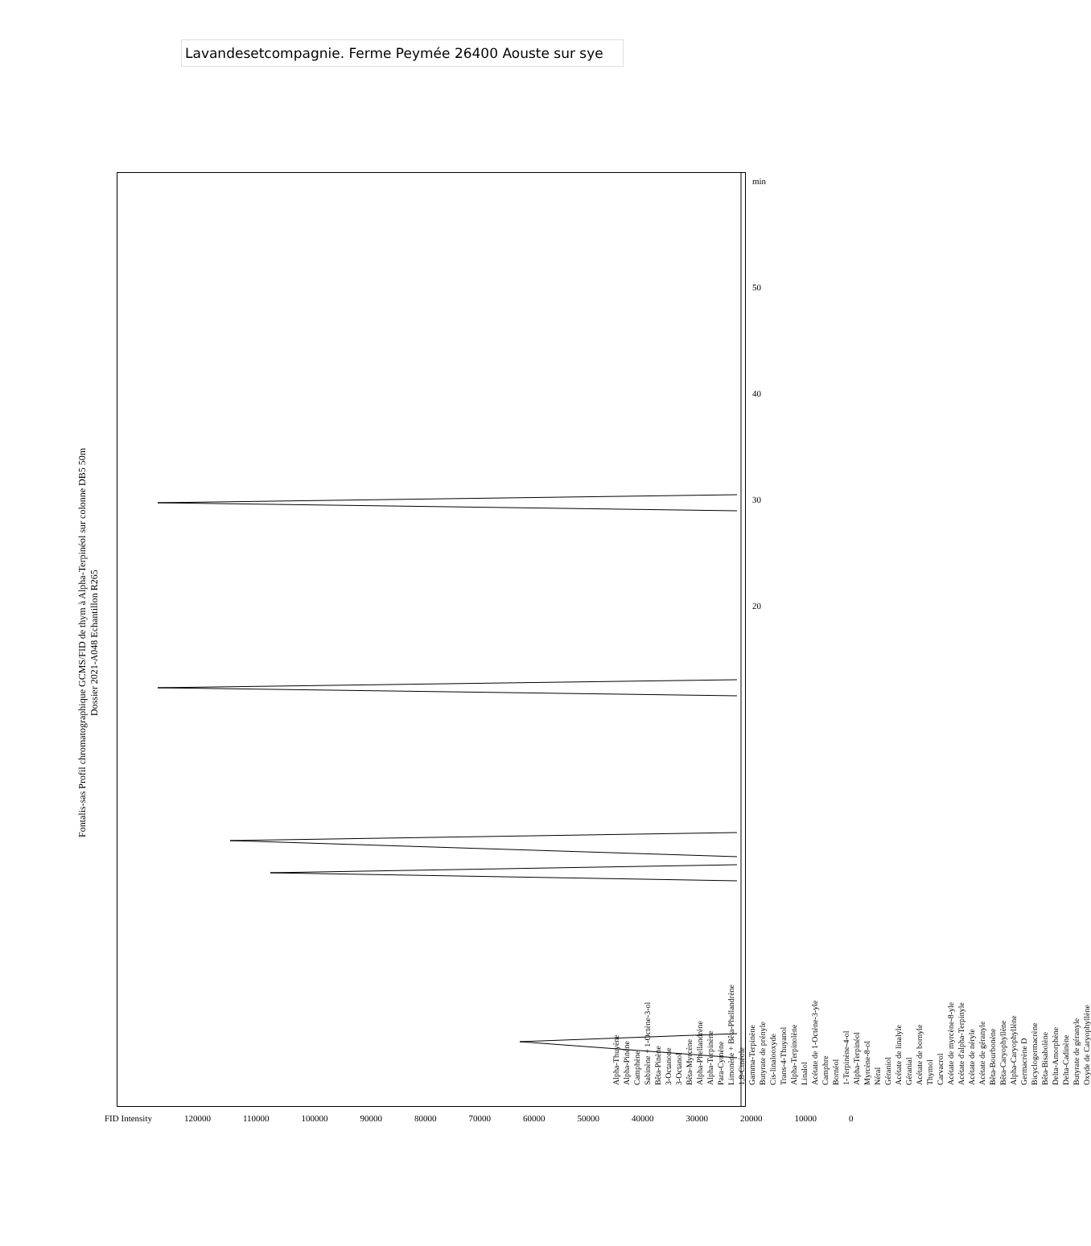Lavandesetcompagnie. Ferme Peymée 26400 Aouste sur sye
Fontalis-sas Profil chromatographique GCMS/FID de thym à Alpha-Terpinéol sur colonne DB5 50m
Dossier 2021-A048 Echantillon R265
Alpha-Thuyène
Alpha-Pinène
Camphène
Sabinène + 1-Octène-3-ol
Bêta-Pinène
3-Octanone
3-Octanol
Bêta-Myrcène
Alpha-Phellandrène
Alpha-Terpinène
Para-Cymène
Limonène + Bêta-Phellandrène
1,8-Cinéole
Gamma-Terpinène
Butyrate de prényle
Cis-linalooxyde
Trans-4-Thuyanol
Alpha-Terpinolène
Linalol
Acétate de 1-Octène-3-yle
Camphre
Bornéol
1-Terpinène-4-ol
Alpha-Terpinéol
Myrcène-8-ol
Néral
Géraniol
Acétate de linalyle
Géranial
Acétate de bornyle
Thymol
Carvacrol
Acétate de myrcène-8-yle
Acétate d'alpha-Terpinyle
Acétate de néryle
Acétate de géranyle
Bêta-Bourbonène
Bêta-Caryophyllène
Alpha-Caryophyllène
Germacrène D
Bicyclogermacrène
Bêta-Bisabolène
Delta-Amorphène
Delta-Cadinène
Butyrate de géranyle
Oxyde de Caryophyllène
FID Intensity 120000 110000 100000 90000 80000 70000 60000 50000 40000 30000 20000 10000 0
min
50
40
30
20